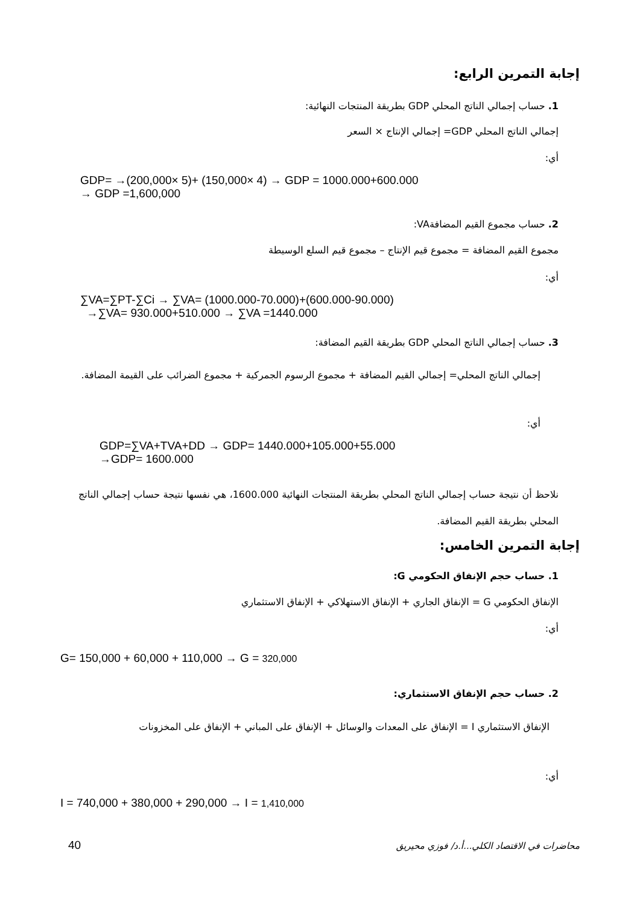إجابة التمرين الرابع:
1. حساب إجمالي الناتج المحلي GDP بطريقة المنتجات النهائية:
إجمالي الناتج المحلي GDP= إجمالي الإنتاج × السعر
أي:
GDP= →(200,000× 5)+ (150,000× 4) → GDP = 1000.000+600.000
→ GDP =1,600,000
2. حساب مجموع القيم المضافةVA:
مجموع القيم المضافة = مجموع قيم الإنتاج – مجموع قيم السلع الوسيطة
أي:
∑VA=∑PT-∑Ci → ∑VA= (1000.000-70.000)+(600.000-90.000)
→∑VA= 930.000+510.000 → ∑VA =1440.000
3. حساب إجمالي الناتج المحلي GDP بطريقة القيم المضافة:
إجمالي الناتج المحلي= إجمالي القيم المضافة + مجموع الرسوم الجمركية + مجموع الضرائب على القيمة المضافة.
أي:
GDP=∑VA+TVA+DD → GDP= 1440.000+105.000+55.000
→GDP= 1600.000
نلاحظ أن نتيجة حساب إجمالي الناتج المحلي بطريقة المنتجات النهائية 1600.000، هي نفسها نتيجة حساب إجمالي الناتج المحلي بطريقة القيم المضافة.
إجابة التمرين الخامس:
1. حساب حجم الإنفاق الحكومي G:
الإنفاق الحكومي G = الإنفاق الجاري + الإنفاق الاستهلاكي + الإنفاق الاستثماري
أي:
G= 150,000 + 60,000 + 110,000 → G = 320,000
2. حساب حجم الإنفاق الاستثماري:
الإنفاق الاستثماري I = الإنفاق على المعدات والوسائل + الإنفاق على المباني + الإنفاق على المخزونات
أي:
I = 740,000 + 380,000 + 290,000 → I = 1,410,000
محاضرات في الاقتصاد الكلي...أ.د/ فوزي محيريق
40